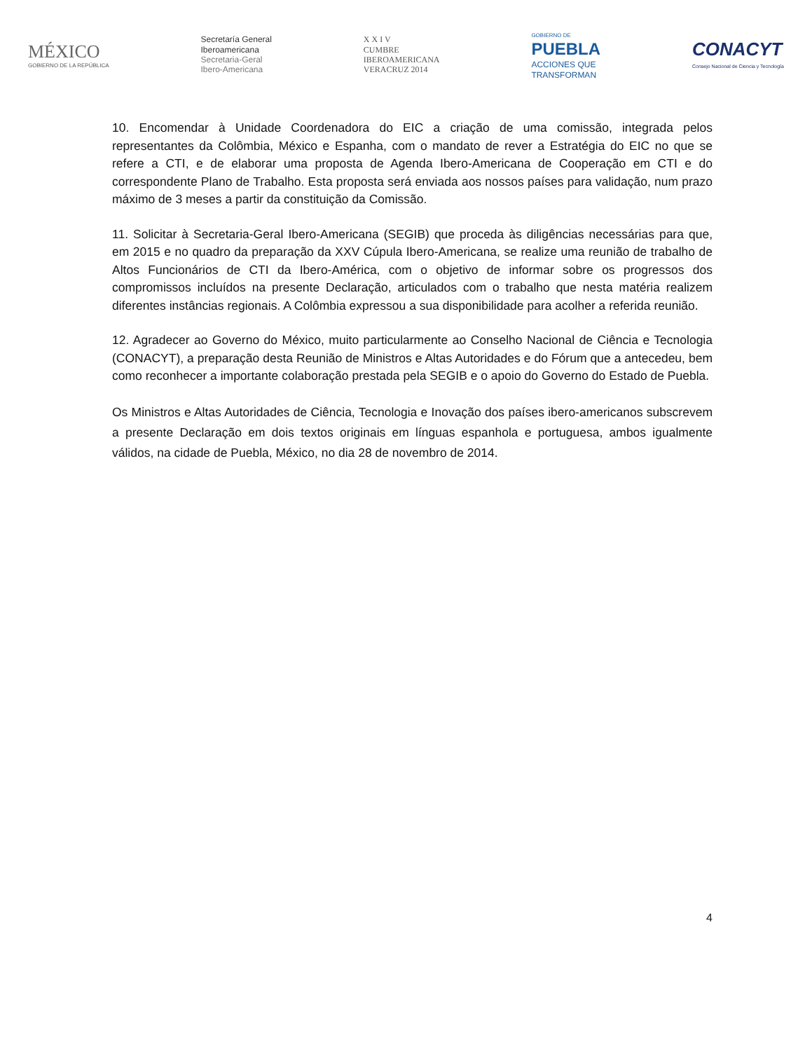MÉXICO
GOBIERNO DE LA REPÚBLICA
Secretaría General
Iberoamericana
Secretaria-Geral
Ibero-Americana
X X I V
CUMBRE
IBEROAMERICANA
VERACRUZ 2014
GOBIERNO DE
PUEBLA
ACCIONES QUE
TRANSFORMAN
CONACYT
Consejo Nacional de Ciencia y Tecnología
10. Encomendar à Unidade Coordenadora do EIC a criação de uma comissão, integrada pelos representantes da Colômbia, México e Espanha, com o mandato de rever a Estratégia do EIC no que se refere a CTI, e de elaborar uma proposta de Agenda Ibero-Americana de Cooperação em CTI e do correspondente Plano de Trabalho. Esta proposta será enviada aos nossos países para validação, num prazo máximo de 3 meses a partir da constituição da Comissão.
11. Solicitar à Secretaria-Geral Ibero-Americana (SEGIB) que proceda às diligências necessárias para que, em 2015 e no quadro da preparação da XXV Cúpula Ibero-Americana, se realize uma reunião de trabalho de Altos Funcionários de CTI da Ibero-América, com o objetivo de informar sobre os progressos dos compromissos incluídos na presente Declaração, articulados com o trabalho que nesta matéria realizem diferentes instâncias regionais. A Colômbia expressou a sua disponibilidade para acolher a referida reunião.
12. Agradecer ao Governo do México, muito particularmente ao Conselho Nacional de Ciência e Tecnologia (CONACYT), a preparação desta Reunião de Ministros e Altas Autoridades e do Fórum que a antecedeu, bem como reconhecer a importante colaboração prestada pela SEGIB e o apoio do Governo do Estado de Puebla.
Os Ministros e Altas Autoridades de Ciência, Tecnologia e Inovação dos países ibero-americanos subscrevem a presente Declaração em dois textos originais em línguas espanhola e portuguesa, ambos igualmente válidos, na cidade de Puebla, México, no dia 28 de novembro de 2014.
4